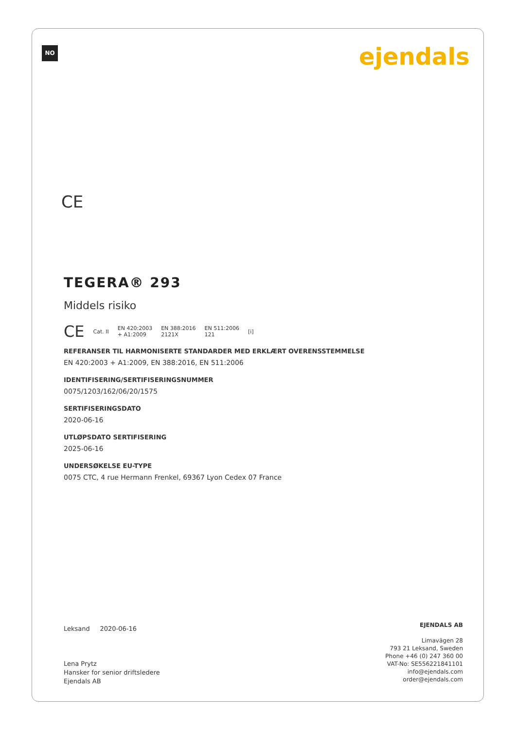NO ejendals
CE
TEGERA® 293
Middels risiko
CE Cat. II EN 420:2003
+ A1:2009 EN 388:2016
2121X EN 511:2006
121 [i]
REFERANSER TIL HARMONISERTE STANDARDER MED ERKLÆRT OVERENSSTEMMELSE
EN 420:2003 + A1:2009, EN 388:2016, EN 511:2006
IDENTIFISERING/SERTIFISERINGSNUMMER
0075/1203/162/06/20/1575
SERTIFISERINGSDATO
2020-06-16
UTLØPSDATO SERTIFISERING
2025-06-16
UNDERSØKELSE EU-TYPE
0075 CTC, 4 rue Hermann Frenkel, 69367 Lyon Cedex 07 France
Leksand 2020-06-16
Lena Prytz
Hansker for senior driftsledere
Ejendals AB
EJENDALS AB
Limavägen 28
793 21 Leksand, Sweden
Phone +46 (0) 247 360 00
VAT-No: SE556221841101
info@ejendals.com
order@ejendals.com